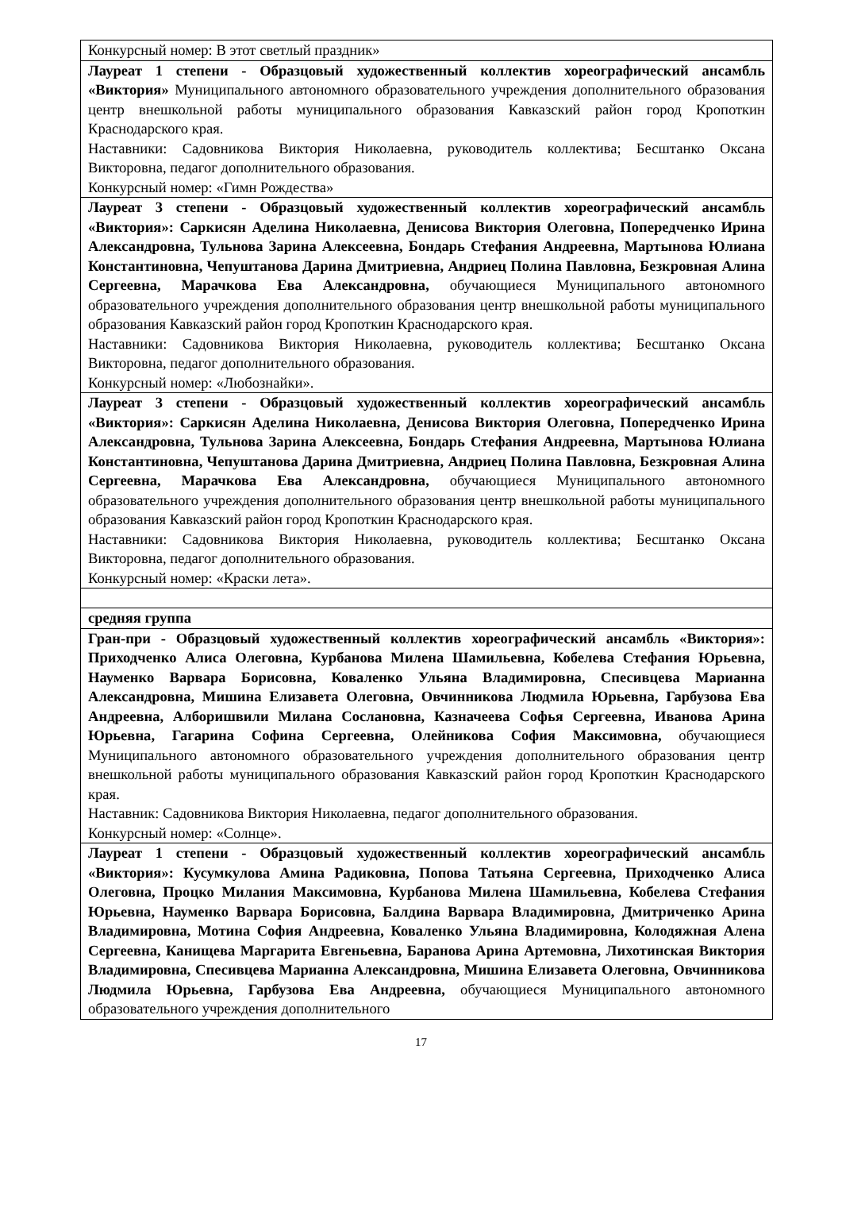| Конкурсный номер: В этот светлый праздник» |
| Лауреат 1 степени - Образцовый художественный коллектив хореографический ансамбль «Виктория» Муниципального автономного образовательного учреждения дополнительного образования центр внешкольной работы муниципального образования Кавказский район город Кропоткин Краснодарского края. Наставники: Садовникова Виктория Николаевна, руководитель коллектива; Бесштанко Оксана Викторовна, педагог дополнительного образования. Конкурсный номер: «Гимн Рождества» |
| Лауреат 3 степени - Образцовый художественный коллектив хореографический ансамбль «Виктория»: Саркисян Аделина Николаевна, Денисова Виктория Олеговна, Попередченко Ирина Александровна, Тульнова Зарина Алексеевна, Бондарь Стефания Андреевна, Мартынова Юлиана Константиновна, Чепуштанова Дарина Дмитриевна, Андриец Полина Павловна, Безкровная Алина Сергеевна, Марачкова Ева Александровна, обучающиеся Муниципального автономного образовательного учреждения дополнительного образования центр внешкольной работы муниципального образования Кавказский район город Кропоткин Краснодарского края. Наставники: Садовникова Виктория Николаевна, руководитель коллектива; Бесштанко Оксана Викторовна, педагог дополнительного образования. Конкурсный номер: «Любознайки». |
| Лауреат 3 степени - Образцовый художественный коллектив хореографический ансамбль «Виктория»: Саркисян Аделина Николаевна, Денисова Виктория Олеговна, Попередченко Ирина Александровна, Тульнова Зарина Алексеевна, Бондарь Стефания Андреевна, Мартынова Юлиана Константиновна, Чепуштанова Дарина Дмитриевна, Андриец Полина Павловна, Безкровная Алина Сергеевна, Марачкова Ева Александровна, обучающиеся Муниципального автономного образовательного учреждения дополнительного образования центр внешкольной работы муниципального образования Кавказский район город Кропоткин Краснодарского края. Наставники: Садовникова Виктория Николаевна, руководитель коллектива; Бесштанко Оксана Викторовна, педагог дополнительного образования. Конкурсный номер: «Краски лета». |
| средняя группа |
| Гран-при - Образцовый художественный коллектив хореографический ансамбль «Виктория»: Приходченко Алиса Олеговна, Курбанова Милена Шамильевна, Кобелева Стефания Юрьевна, Науменко Варвара Борисовна, Коваленко Ульяна Владимировна, Спесивцева Марианна Александровна, Мишина Елизавета Олеговна, Овчинникова Людмила Юрьевна, Гарбузова Ева Андреевна, Алборишвили Милана Сослановна, Казначеева Софья Сергеевна, Иванова Арина Юрьевна, Гагарина Софина Сергеевна, Олейникова София Максимовна, обучающиеся Муниципального автономного образовательного учреждения дополнительного образования центр внешкольной работы муниципального образования Кавказский район город Кропоткин Краснодарского края. Наставник: Садовникова Виктория Николаевна, педагог дополнительного образования. Конкурсный номер: «Солнце». |
| Лауреат 1 степени - Образцовый художественный коллектив хореографический ансамбль «Виктория»: Кусумкулова Амина Радиковна, Попова Татьяна Сергеевна, Приходченко Алиса Олеговна, Процко Милания Максимовна, Курбанова Милена Шамильевна, Кобелева Стефания Юрьевна, Науменко Варвара Борисовна, Балдина Варвара Владимировна, Дмитриченко Арина Владимировна, Мотина София Андреевна, Коваленко Ульяна Владимировна, Колодяжная Алена Сергеевна, Канищева Маргарита Евгеньевна, Баранова Арина Артемовна, Лихотинская Виктория Владимировна, Спесивцева Марианна Александровна, Мишина Елизавета Олеговна, Овчинникова Людмила Юрьевна, Гарбузова Ева Андреевна, обучающиеся Муниципального автономного образовательного учреждения дополнительного |
17